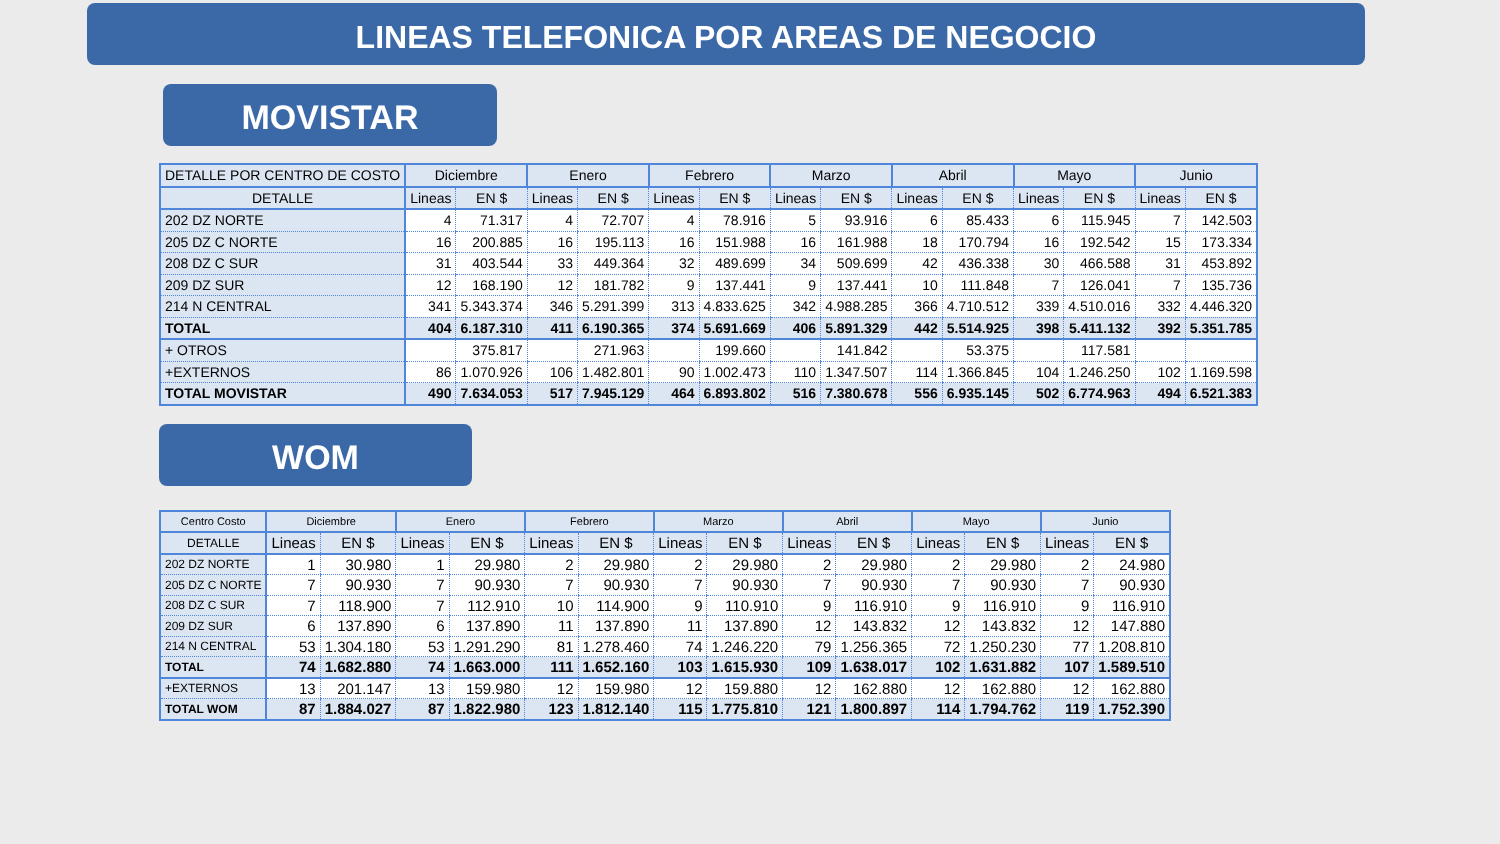LINEAS TELEFONICA POR AREAS DE NEGOCIO
MOVISTAR
| DETALLE POR CENTRO DE COSTO | Diciembre | | Enero | | Febrero | | Marzo | | Abril | | Mayo | | Junio | |
| --- | --- | --- | --- | --- | --- | --- | --- | --- | --- | --- | --- | --- | --- | --- |
| DETALLE | Lineas | EN $ | Lineas | EN $ | Lineas | EN $ | Lineas | EN $ | Lineas | EN $ | Lineas | EN $ | Lineas | EN $ |
| 202 DZ NORTE | 4 | 71.317 | 4 | 72.707 | 4 | 78.916 | 5 | 93.916 | 6 | 85.433 | 6 | 115.945 | 7 | 142.503 |
| 205 DZ C NORTE | 16 | 200.885 | 16 | 195.113 | 16 | 151.988 | 16 | 161.988 | 18 | 170.794 | 16 | 192.542 | 15 | 173.334 |
| 208 DZ C SUR | 31 | 403.544 | 33 | 449.364 | 32 | 489.699 | 34 | 509.699 | 42 | 436.338 | 30 | 466.588 | 31 | 453.892 |
| 209 DZ SUR | 12 | 168.190 | 12 | 181.782 | 9 | 137.441 | 9 | 137.441 | 10 | 111.848 | 7 | 126.041 | 7 | 135.736 |
| 214 N CENTRAL | 341 | 5.343.374 | 346 | 5.291.399 | 313 | 4.833.625 | 342 | 4.988.285 | 366 | 4.710.512 | 339 | 4.510.016 | 332 | 4.446.320 |
| TOTAL | 404 | 6.187.310 | 411 | 6.190.365 | 374 | 5.691.669 | 406 | 5.891.329 | 442 | 5.514.925 | 398 | 5.411.132 | 392 | 5.351.785 |
| + OTROS | | 375.817 | | 271.963 | | 199.660 | | 141.842 | | 53.375 | | 117.581 | | |
| +EXTERNOS | 86 | 1.070.926 | 106 | 1.482.801 | 90 | 1.002.473 | 110 | 1.347.507 | 114 | 1.366.845 | 104 | 1.246.250 | 102 | 1.169.598 |
| TOTAL MOVISTAR | 490 | 7.634.053 | 517 | 7.945.129 | 464 | 6.893.802 | 516 | 7.380.678 | 556 | 6.935.145 | 502 | 6.774.963 | 494 | 6.521.383 |
WOM
| Centro Costo | Diciembre | | Enero | | Febrero | | Marzo | | Abril | | Mayo | | Junio | |
| --- | --- | --- | --- | --- | --- | --- | --- | --- | --- | --- | --- | --- | --- | --- |
| DETALLE | Lineas | EN $ | Lineas | EN $ | Lineas | EN $ | Lineas | EN $ | Lineas | EN $ | Lineas | EN $ | Lineas | EN $ |
| 202 DZ NORTE | 1 | 30.980 | 1 | 29.980 | 2 | 29.980 | 2 | 29.980 | 2 | 29.980 | 2 | 29.980 | 2 | 24.980 |
| 205 DZ C NORTE | 7 | 90.930 | 7 | 90.930 | 7 | 90.930 | 7 | 90.930 | 7 | 90.930 | 7 | 90.930 | 7 | 90.930 |
| 208 DZ C SUR | 7 | 118.900 | 7 | 112.910 | 10 | 114.900 | 9 | 110.910 | 9 | 116.910 | 9 | 116.910 | 9 | 116.910 |
| 209 DZ SUR | 6 | 137.890 | 6 | 137.890 | 11 | 137.890 | 11 | 137.890 | 12 | 143.832 | 12 | 143.832 | 12 | 147.880 |
| 214 N CENTRAL | 53 | 1.304.180 | 53 | 1.291.290 | 81 | 1.278.460 | 74 | 1.246.220 | 79 | 1.256.365 | 72 | 1.250.230 | 77 | 1.208.810 |
| TOTAL | 74 | 1.682.880 | 74 | 1.663.000 | 111 | 1.652.160 | 103 | 1.615.930 | 109 | 1.638.017 | 102 | 1.631.882 | 107 | 1.589.510 |
| +EXTERNOS | 13 | 201.147 | 13 | 159.980 | 12 | 159.980 | 12 | 159.880 | 12 | 162.880 | 12 | 162.880 | 12 | 162.880 |
| TOTAL WOM | 87 | 1.884.027 | 87 | 1.822.980 | 123 | 1.812.140 | 115 | 1.775.810 | 121 | 1.800.897 | 114 | 1.794.762 | 119 | 1.752.390 |